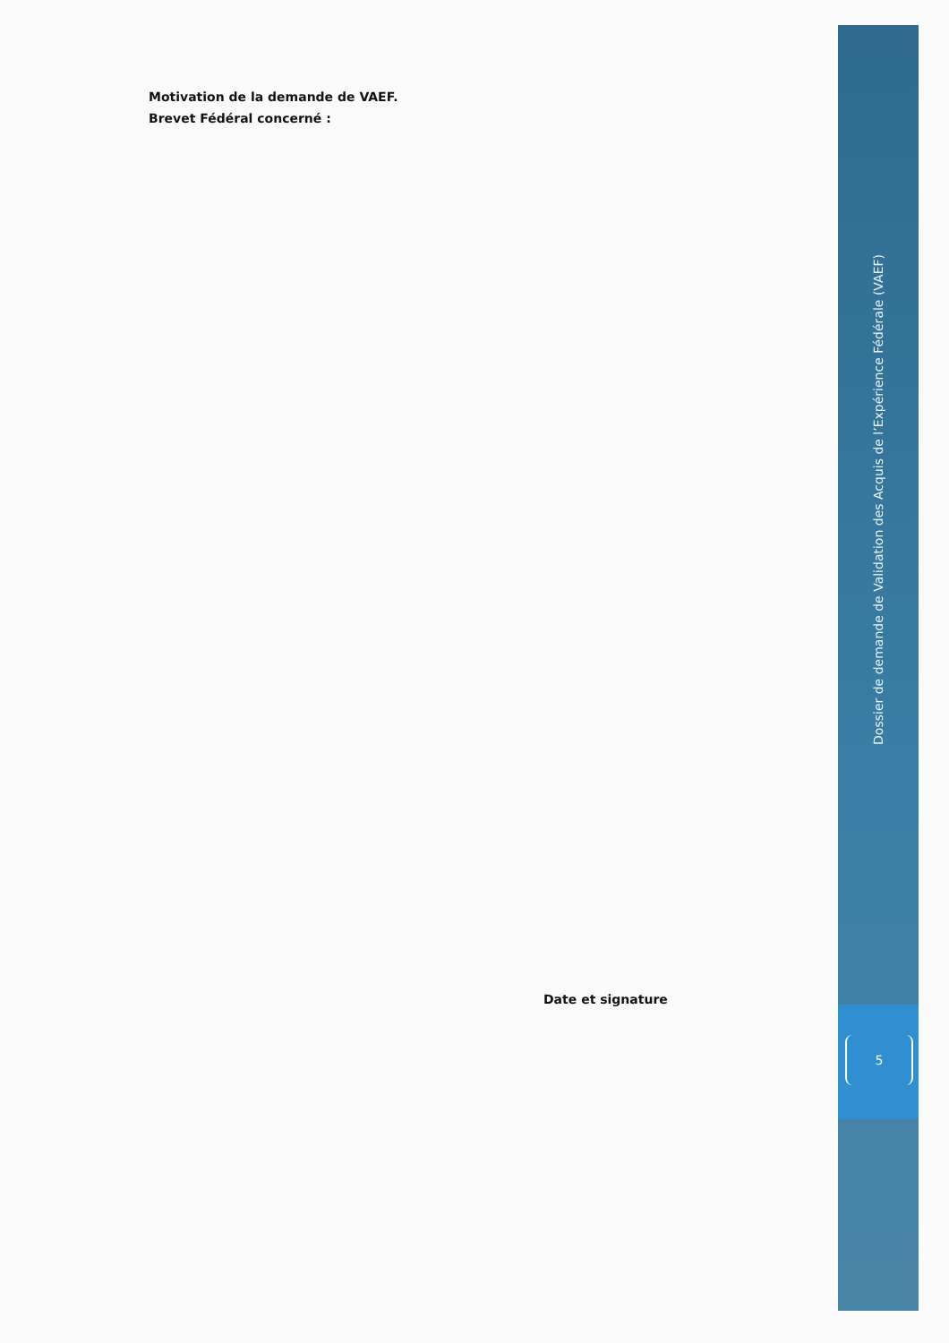Motivation de la demande de VAEF.
Brevet Fédéral concerné :
Date et signature
Dossier de demande de Validation des Acquis de l’Expérience Fédérale (VAEF)
5